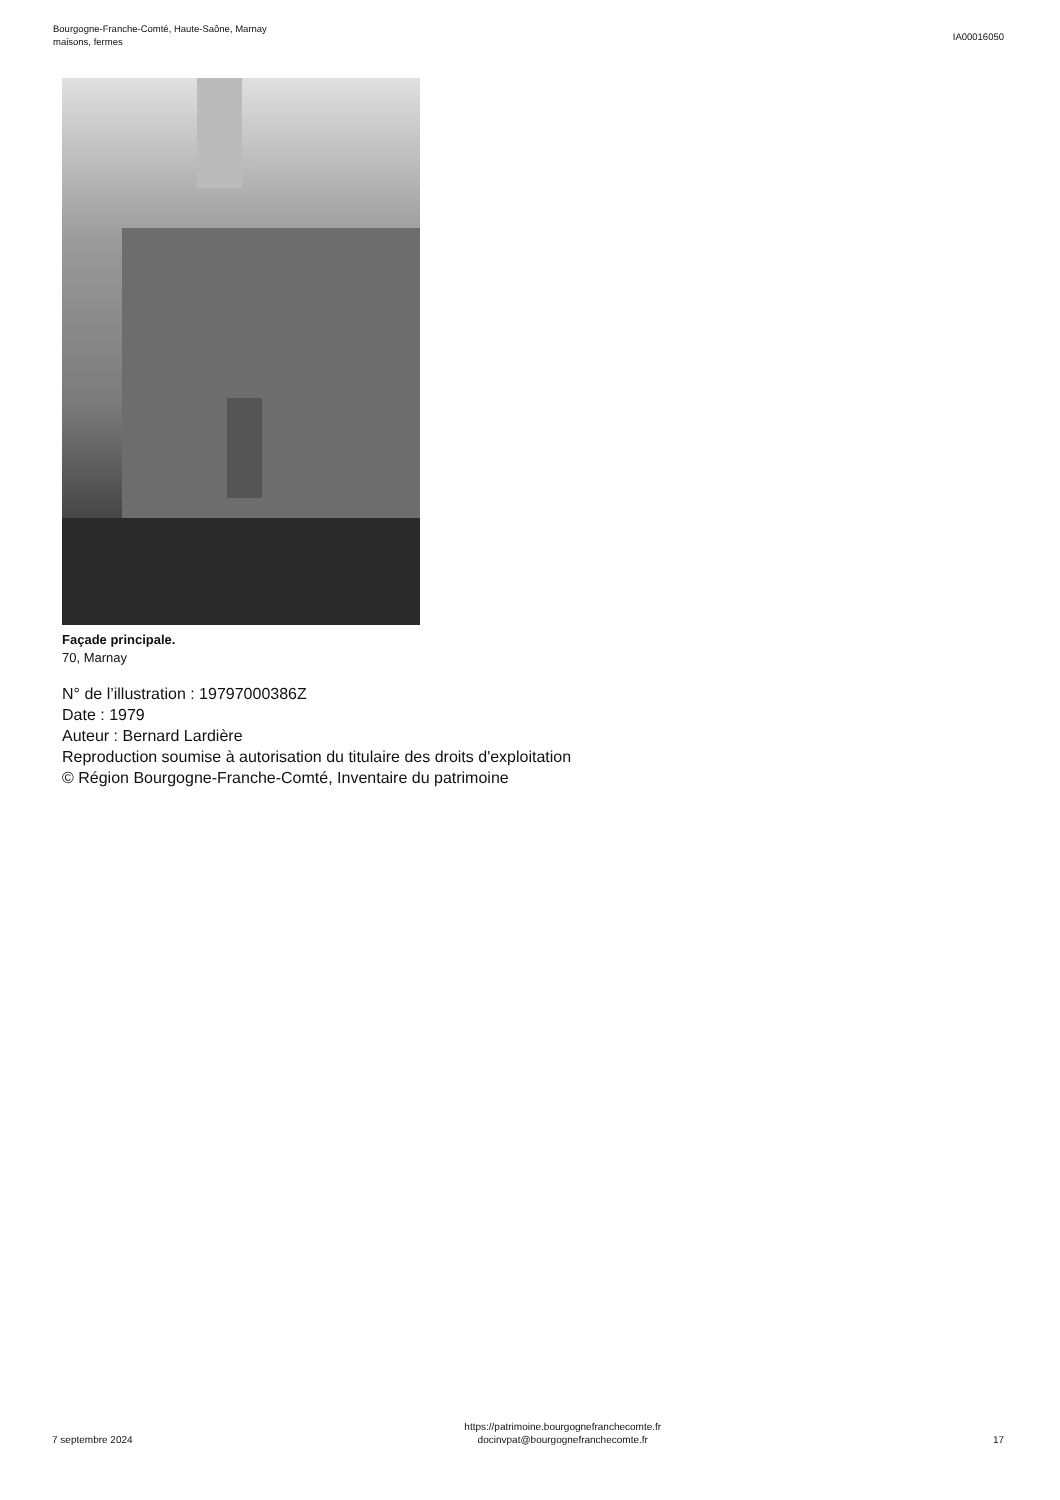Bourgogne-Franche-Comté, Haute-Saône, Marnay
maisons, fermes
IA00016050
Façade principale.
70, Marnay
N° de l’illustration : 19797000386Z
Date : 1979
Auteur : Bernard Lardière
Reproduction soumise à autorisation du titulaire des droits d'exploitation
© Région Bourgogne-Franche-Comté, Inventaire du patrimoine
7 septembre 2024
https://patrimoine.bourgognefranchecomte.fr
docinvpat@bourgognefranchecomte.fr
17